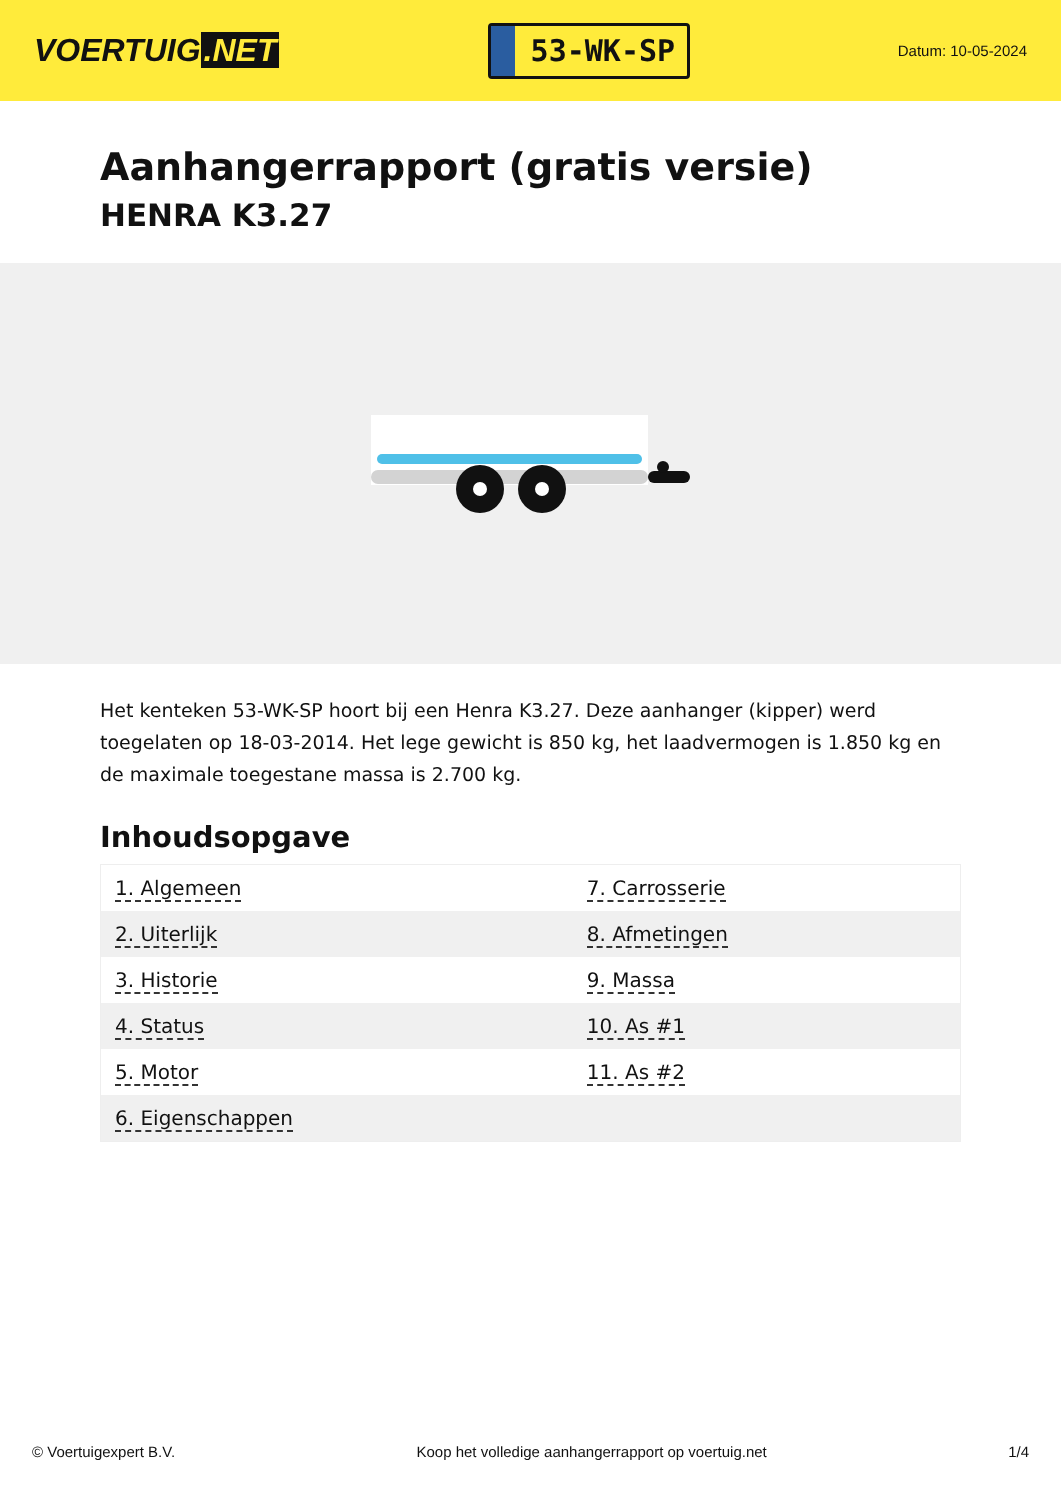VOERTUIG.NET
53-WK-SP
Datum: 10-05-2024
Aanhangerrapport (gratis versie)
HENRA K3.27
Het kenteken 53-WK-SP hoort bij een Henra K3.27. Deze aanhanger (kipper) werd toegelaten op 18-03-2014. Het lege gewicht is 850 kg, het laadvermogen is 1.850 kg en de maximale toegestane massa is 2.700 kg.
Inhoudsopgave
| 1. Algemeen | 7. Carrosserie |
| 2. Uiterlijk | 8. Afmetingen |
| 3. Historie | 9. Massa |
| 4. Status | 10. As #1 |
| 5. Motor | 11. As #2 |
| 6. Eigenschappen | |
© Voertuigexpert B.V. Koop het volledige aanhangerrapport op voertuig.net 1/4